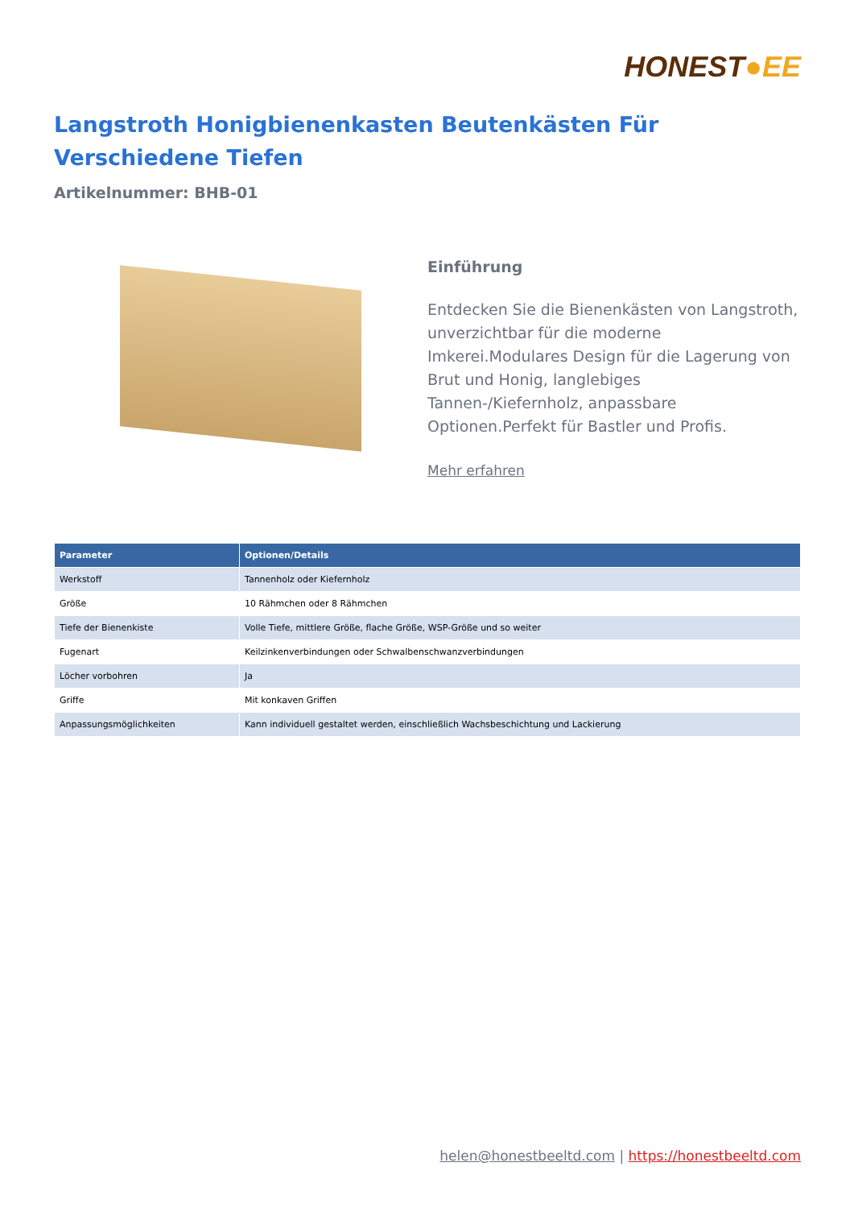HONEST●EE
Langstroth Honigbienenkasten Beutenkästen Für Verschiedene Tiefen
Artikelnummer: BHB-01
Einführung
Entdecken Sie die Bienenkästen von Langstroth, unverzichtbar für die moderne Imkerei.Modulares Design für die Lagerung von Brut und Honig, langlebiges Tannen-/Kiefernholz, anpassbare Optionen.Perfekt für Bastler und Profis.
Mehr erfahren
| Parameter | Optionen/Details |
| --- | --- |
| Werkstoff | Tannenholz oder Kiefernholz |
| Größe | 10 Rähmchen oder 8 Rähmchen |
| Tiefe der Bienenkiste | Volle Tiefe, mittlere Größe, flache Größe, WSP-Größe und so weiter |
| Fugenart | Keilzinkenverbindungen oder Schwalbenschwanzverbindungen |
| Löcher vorbohren | Ja |
| Griffe | Mit konkaven Griffen |
| Anpassungsmöglichkeiten | Kann individuell gestaltet werden, einschließlich Wachsbeschichtung und Lackierung |
helen@honestbeeltd.com | https://honestbeeltd.com